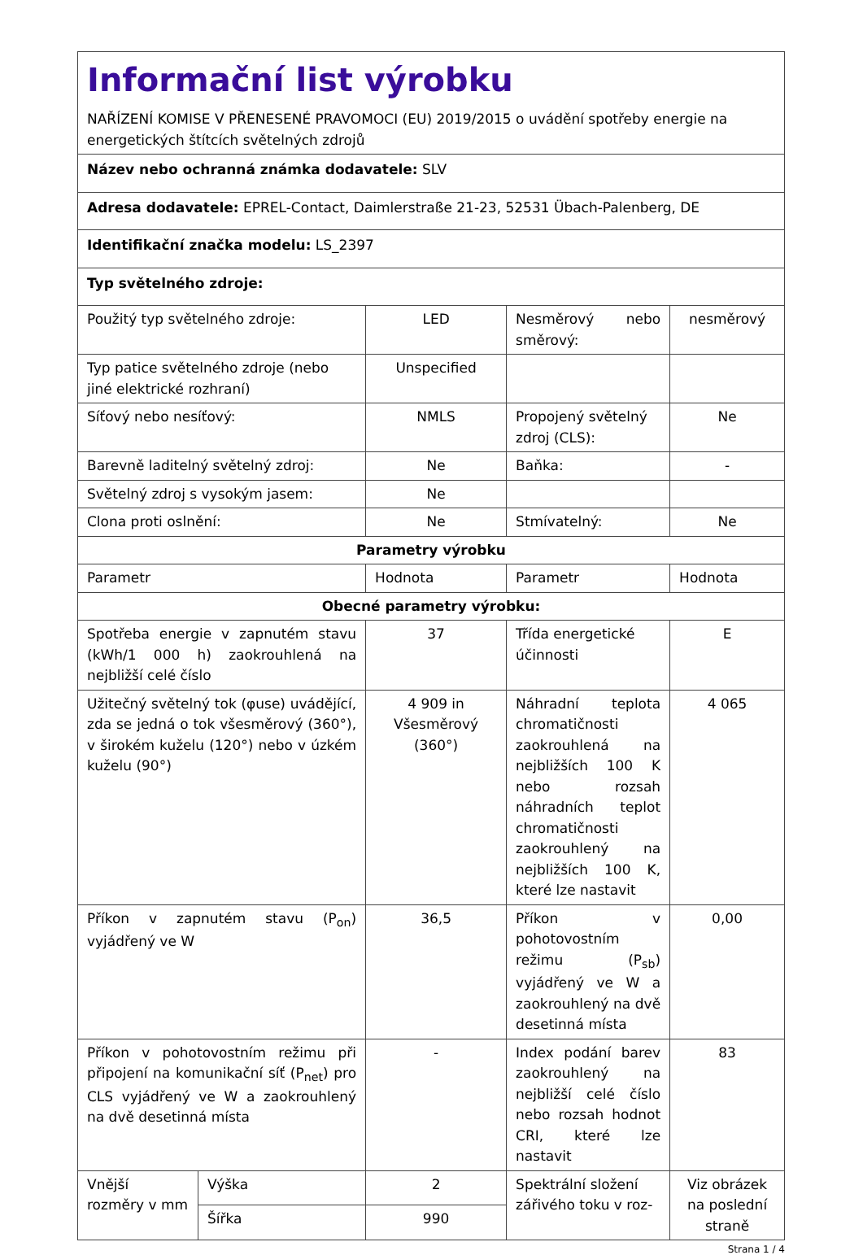| Informační list výrobku NAŘÍZENÍ KOMISE V PŘENESENÉ PRAVOMOCI (EU) 2019/2015 o uvádění spotřeby energie na energetických štítcích světelných zdrojů | | | | |
| Název nebo ochranná známka dodavatele: SLV | | | | |
| Adresa dodavatele: EPREL-Contact, Daimlerstraße 21-23, 52531 Übach-Palenberg, DE | | | | |
| Identifikační značka modelu: LS_2397 | | | | |
| Typ světelného zdroje: | | | | |
| Použitý typ světelného zdroje: | | LED | Nesměrový nebo směrový: | nesměrový |
| Typ patice světelného zdroje (nebo jiné elektrické rozhraní) | | Unspecified | | |
| Síťový nebo nesíťový: | | NMLS | Propojený světelný zdroj (CLS): | Ne |
| Barevně laditelný světelný zdroj: | | Ne | Baňka: | - |
| Světelný zdroj s vysokým jasem: | | Ne | | |
| Clona proti oslnění: | | Ne | Stmívatelný: | Ne |
| Parametry výrobku | | | | |
| Parametr | | Hodnota | Parametr | Hodnota |
| Obecné parametry výrobku: | | | | |
| Spotřeba energie v zapnutém stavu (kWh/1 000 h) zaokrouhlená na nejbližší celé číslo | | 37 | Třída energetické účinnosti | E |
| Užitečný světelný tok (φuse) uvádějící, zda se jedná o tok všesměrový (360°), v širokém kuželu (120°) nebo v úzkém kuželu (90°) | | 4 909 in Všesměrový (360°) | Náhradní teplota chromatičnosti zaokrouhlená na nejbližších 100 K nebo rozsah náhradních teplot chromatičnosti zaokrouhlený na nejbližších 100 K, které lze nastavit | 4 065 |
| Příkon v zapnutém stavu (P<sub>on</sub>) vyjádřený ve W | | 36,5 | Příkon v pohotovostním režimu (P<sub>sb</sub>) vyjádřený ve W a zaokrouhlený na dvě desetinná místa | 0,00 |
| Příkon v pohotovostním režimu při připojení na komunikační síť (P<sub>net</sub>) pro CLS vyjádřený ve W a zaokrouhlený na dvě desetinná místa | | - | Index podání barev zaokrouhlený na nejbližší celé číslo nebo rozsah hodnot CRI, které lze nastavit | 83 |
| Vnější rozměry v mm | Výška | 2 | Spektrální složení zářivého toku v roz- | Viz obrázek na poslední straně |
| | Šířka | 990 | | |
Strana 1 / 4